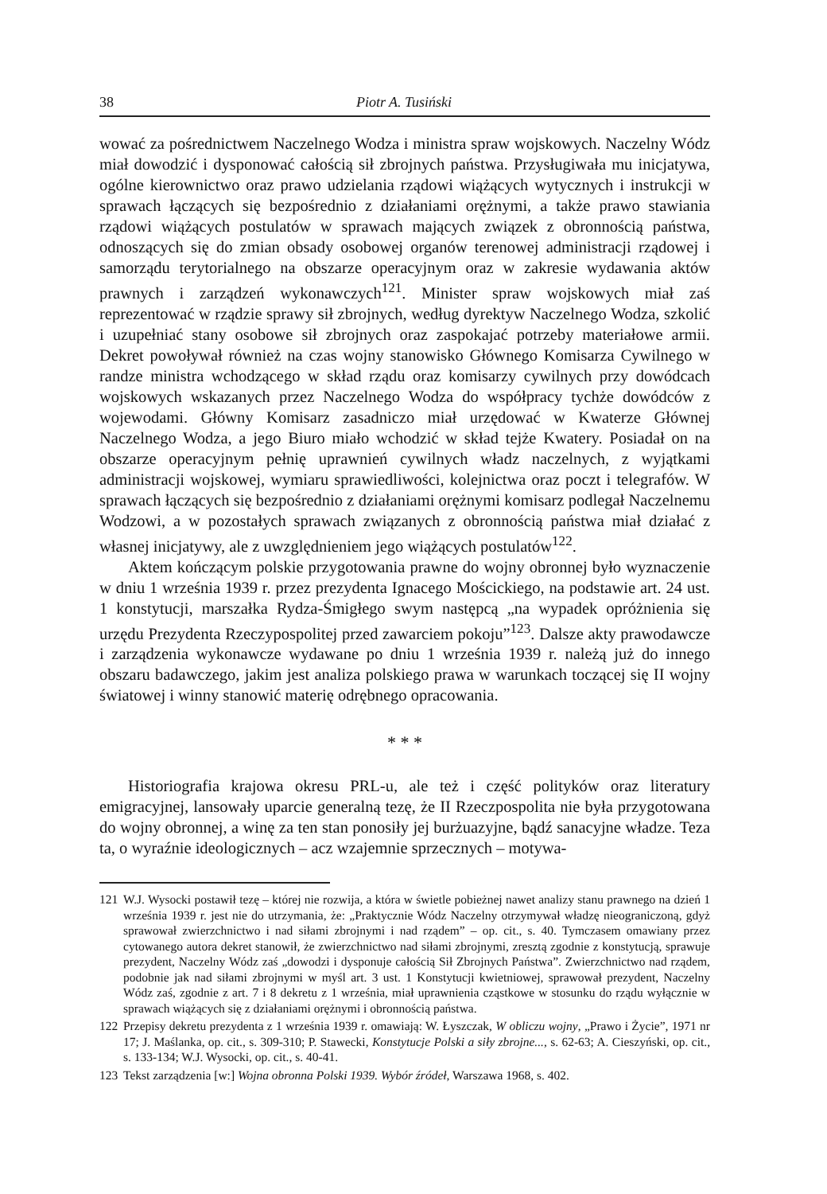38 Piotr A. Tusiński
wować za pośrednictwem Naczelnego Wodza i ministra spraw wojskowych. Naczelny Wódz miał dowodzić i dysponować całością sił zbrojnych państwa. Przysługiwała mu inicjatywa, ogólne kierownictwo oraz prawo udzielania rządowi wiążących wytycznych i instrukcji w sprawach łączących się bezpośrednio z działaniami orężnymi, a także prawo stawiania rządowi wiążących postulatów w sprawach mających związek z obronnością państwa, odnoszących się do zmian obsady osobowej organów terenowej administracji rządowej i samorządu terytorialnego na obszarze operacyjnym oraz w zakresie wydawania aktów prawnych i zarządzeń wykonawczych<sup>121</sup>. Minister spraw wojskowych miał zaś reprezentować w rządzie sprawy sił zbrojnych, według dyrektyw Naczelnego Wodza, szkolić i uzupełniać stany osobowe sił zbrojnych oraz zaspokajać potrzeby materiałowe armii. Dekret powoływał również na czas wojny stanowisko Głównego Komisarza Cywilnego w randze ministra wchodzącego w skład rządu oraz komisarzy cywilnych przy dowódcach wojskowych wskazanych przez Naczelnego Wodza do współpracy tychże dowódców z wojewodami. Główny Komisarz zasadniczo miał urzędować w Kwaterze Głównej Naczelnego Wodza, a jego Biuro miało wchodzić w skład tejże Kwatery. Posiadał on na obszarze operacyjnym pełnię uprawnień cywilnych władz naczelnych, z wyjątkami administracji wojskowej, wymiaru sprawiedliwości, kolejnictwa oraz poczt i telegrafów. W sprawach łączących się bezpośrednio z działaniami orężnymi komisarz podlegał Naczelnemu Wodzowi, a w pozostałych sprawach związanych z obronnością państwa miał działać z własnej inicjatywy, ale z uwzględnieniem jego wiążących postulatów<sup>122</sup>.
Aktem kończącym polskie przygotowania prawne do wojny obronnej było wyznaczenie w dniu 1 września 1939 r. przez prezydenta Ignacego Mościckiego, na podstawie art. 24 ust. 1 konstytucji, marszałka Rydza-Śmigłego swym następcą „na wypadek opróżnienia się urzędu Prezydenta Rzeczypospolitej przed zawarciem pokoju”<sup>123</sup>. Dalsze akty prawodawcze i zarządzenia wykonawcze wydawane po dniu 1 września 1939 r. należą już do innego obszaru badawczego, jakim jest analiza polskiego prawa w warunkach toczącej się II wojny światowej i winny stanowić materię odrębnego opracowania.
* * *
Historiografia krajowa okresu PRL-u, ale też i część polityków oraz literatury emigracyjnej, lansowały uparcie generalną tezę, że II Rzeczpospolita nie była przygotowana do wojny obronnej, a winę za ten stan ponosiły jej burżuazyjne, bądź sanacyjne władze. Teza ta, o wyraźnie ideologicznych – acz wzajemnie sprzecznych – motywa-
121 W.J. Wysocki postawił tezę – której nie rozwija, a która w świetle pobieżnej nawet analizy stanu prawnego na dzień 1 września 1939 r. jest nie do utrzymania, że: „Praktycznie Wódz Naczelny otrzymywał władzę nieograniczoną, gdyż sprawował zwierzchnictwo i nad siłami zbrojnymi i nad rządem” – op. cit., s. 40. Tymczasem omawiany przez cytowanego autora dekret stanowił, że zwierzchnictwo nad siłami zbrojnymi, zresztą zgodnie z konstytucją, sprawuje prezydent, Naczelny Wódz zaś „dowodzi i dysponuje całością Sił Zbrojnych Państwa”. Zwierzchnictwo nad rządem, podobnie jak nad siłami zbrojnymi w myśl art. 3 ust. 1 Konstytucji kwietniowej, sprawował prezydent, Naczelny Wódz zaś, zgodnie z art. 7 i 8 dekretu z 1 września, miał uprawnienia cząstkowe w stosunku do rządu wyłącznie w sprawach wiążących się z działaniami orężnymi i obronnością państwa.
122 Przepisy dekretu prezydenta z 1 września 1939 r. omawiają: W. Łyszczak, W obliczu wojny, „Prawo i Życie”, 1971 nr 17; J. Maślanka, op. cit., s. 309-310; P. Stawecki, Konstytucje Polski a siły zbrojne..., s. 62-63; A. Cieszyński, op. cit., s. 133-134; W.J. Wysocki, op. cit., s. 40-41.
123 Tekst zarządzenia [w:] Wojna obronna Polski 1939. Wybór źródeł, Warszawa 1968, s. 402.